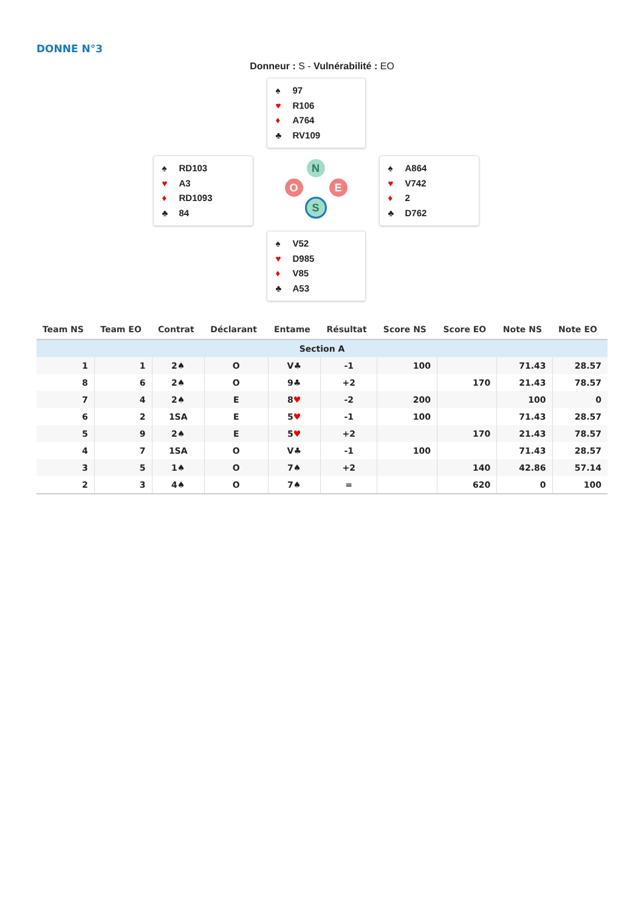DONNE N°3
Donneur : S - Vulnérabilité : EO
♠ 97
♥ R106
♦ A764
♣ RV109
♠ RD103
♥ A3
♦ RD1093
♣ 84
N
O E
S
♠ A864
♥ V742
♦ 2
♣ D762
♠ V52
♥ D985
♦ V85
♣ A53
| Team NS | Team EO | Contrat | Déclarant | Entame | Résultat | Score NS | Score EO | Note NS | Note EO |
| --- | --- | --- | --- | --- | --- | --- | --- | --- | --- |
| Section A | | | | | | | | | |
| 1 | 1 | 2♠ | O | V♣ | -1 | 100 | | 71.43 | 28.57 |
| 8 | 6 | 2♠ | O | 9♣ | +2 | | 170 | 21.43 | 78.57 |
| 7 | 4 | 2♠ | E | 8 ♥ | -2 | 200 | | 100 | 0 |
| 6 | 2 | 1SA | E | 5 ♥ | -1 | 100 | | 71.43 | 28.57 |
| 5 | 9 | 2♠ | E | 5 ♥ | +2 | | 170 | 21.43 | 78.57 |
| 4 | 7 | 1SA | O | V♣ | -1 | 100 | | 71.43 | 28.57 |
| 3 | 5 | 1♠ | O | 7♠ | +2 | | 140 | 42.86 | 57.14 |
| 2 | 3 | 4♠ | O | 7♠ | = | | 620 | 0 | 100 |